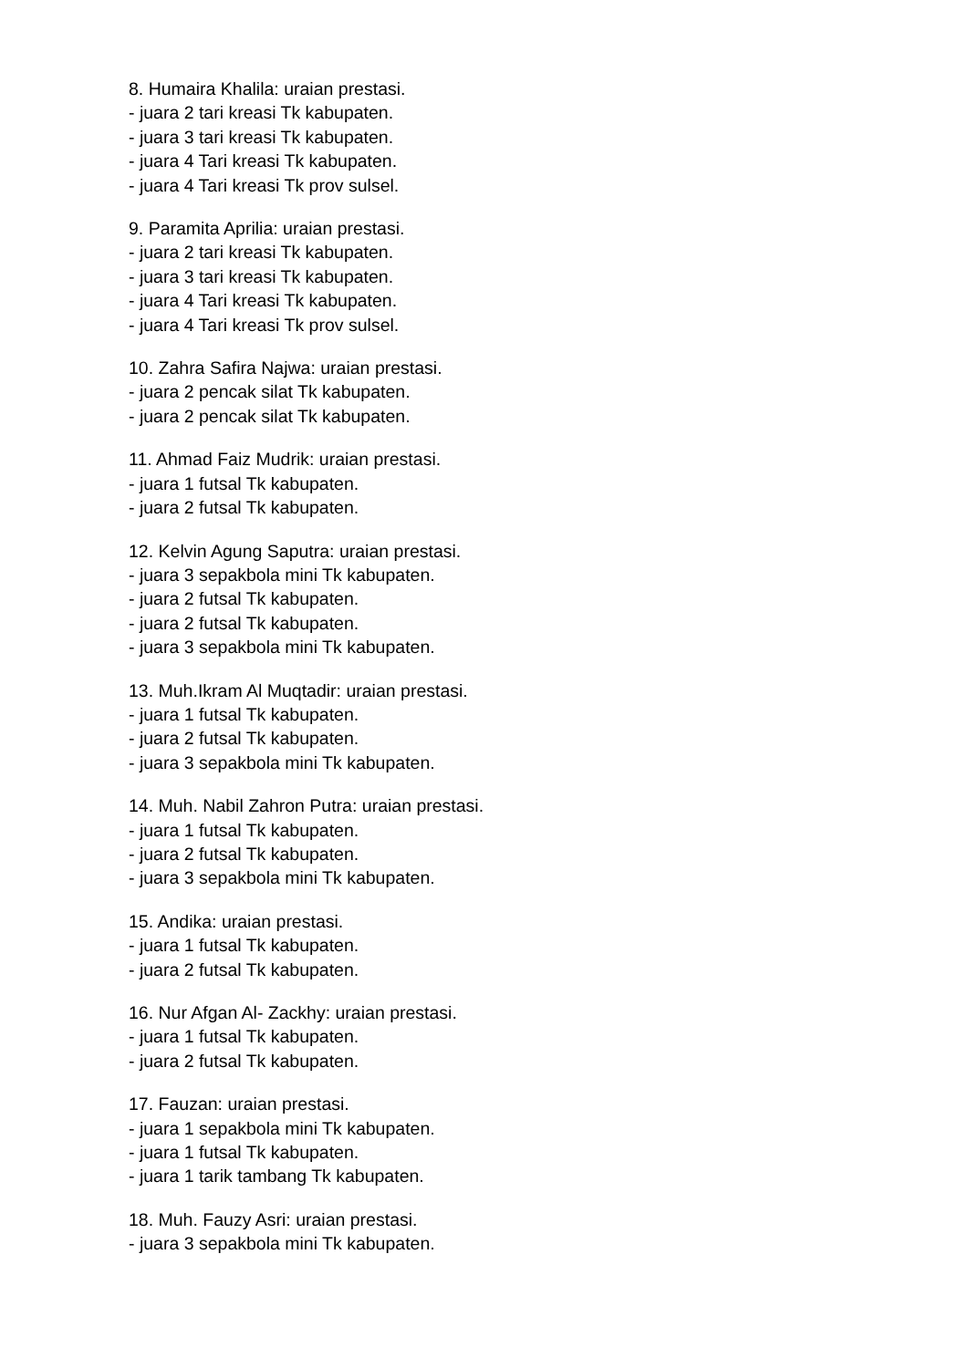8. Humaira Khalila: uraian prestasi.
- juara 2 tari kreasi Tk kabupaten.
- juara 3 tari kreasi Tk kabupaten.
- juara 4 Tari kreasi Tk kabupaten.
- juara 4 Tari kreasi Tk prov sulsel.
9. Paramita Aprilia: uraian prestasi.
- juara 2 tari kreasi Tk kabupaten.
- juara 3 tari kreasi Tk kabupaten.
- juara 4 Tari kreasi Tk kabupaten.
- juara 4 Tari kreasi Tk prov sulsel.
10. Zahra Safira Najwa: uraian prestasi.
- juara 2 pencak silat Tk kabupaten.
- juara 2 pencak silat Tk kabupaten.
11. Ahmad Faiz Mudrik: uraian prestasi.
- juara 1 futsal Tk kabupaten.
- juara 2 futsal Tk kabupaten.
12. Kelvin Agung Saputra: uraian prestasi.
- juara 3 sepakbola mini Tk kabupaten.
- juara 2 futsal Tk kabupaten.
- juara 2 futsal Tk kabupaten.
- juara 3 sepakbola mini Tk kabupaten.
13. Muh.Ikram Al Muqtadir: uraian prestasi.
- juara 1 futsal Tk kabupaten.
- juara 2 futsal Tk kabupaten.
- juara 3 sepakbola mini Tk kabupaten.
14. Muh. Nabil Zahron Putra: uraian prestasi.
- juara 1 futsal Tk kabupaten.
- juara 2 futsal Tk kabupaten.
- juara 3 sepakbola mini Tk kabupaten.
15. Andika: uraian prestasi.
- juara 1 futsal Tk kabupaten.
- juara 2 futsal Tk kabupaten.
16. Nur Afgan Al- Zackhy: uraian prestasi.
- juara 1 futsal Tk kabupaten.
- juara 2 futsal Tk kabupaten.
17. Fauzan: uraian prestasi.
- juara 1 sepakbola mini Tk kabupaten.
- juara 1 futsal Tk kabupaten.
- juara 1 tarik tambang Tk kabupaten.
18. Muh. Fauzy Asri: uraian prestasi.
- juara 3 sepakbola mini Tk kabupaten.